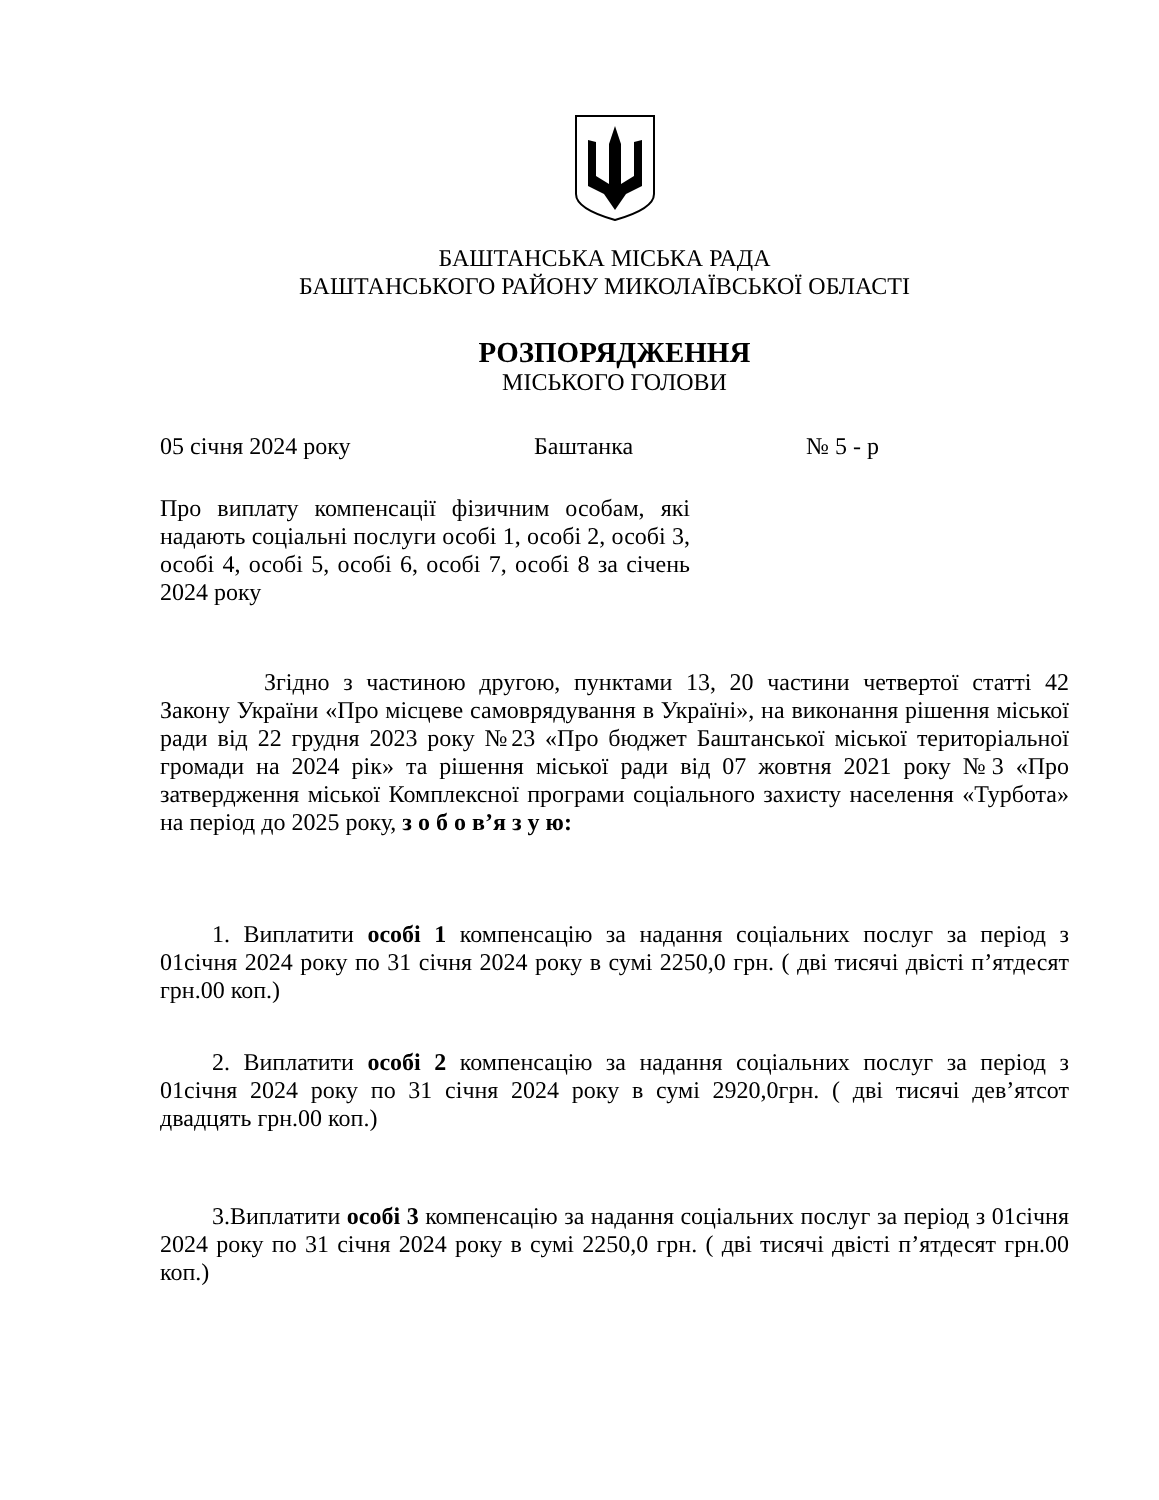БАШТАНСЬКА МІСЬКА РАДА
БАШТАНСЬКОГО РАЙОНУ МИКОЛАЇВСЬКОЇ ОБЛАСТІ
РОЗПОРЯДЖЕННЯ
МІСЬКОГО ГОЛОВИ
05 січня 2024 року Баштанка № 5 - р
Про виплату компенсації фізичним особам, які надають соціальні послуги особі 1, особі 2, особі 3, особі 4, особі 5, особі 6, особі 7, особі 8 за січень 2024 року
Згідно з частиною другою, пунктами 13, 20 частини четвертої статті 42 Закону України «Про місцеве самоврядування в Україні», на виконання рішення міської ради від 22 грудня 2023 року №23 «Про бюджет Баштанської міської територіальної громади на 2024 рік» та рішення міської ради від 07 жовтня 2021 року №3 «Про затвердження міської Комплексної програми соціального захисту населення «Турбота» на період до 2025 року, з о б о в’я з у ю:
1. Виплатити особі 1 компенсацію за надання соціальних послуг за період з 01січня 2024 року по 31 січня 2024 року в сумі 2250,0 грн. ( дві тисячі двісті п’ятдесят грн.00 коп.)
2. Виплатити особі 2 компенсацію за надання соціальних послуг за період з 01січня 2024 року по 31 січня 2024 року в сумі 2920,0грн. ( дві тисячі дев’ятсот двадцять грн.00 коп.)
3.Виплатити особі 3 компенсацію за надання соціальних послуг за період з 01січня 2024 року по 31 січня 2024 року в сумі 2250,0 грн. ( дві тисячі двісті п’ятдесят грн.00 коп.)